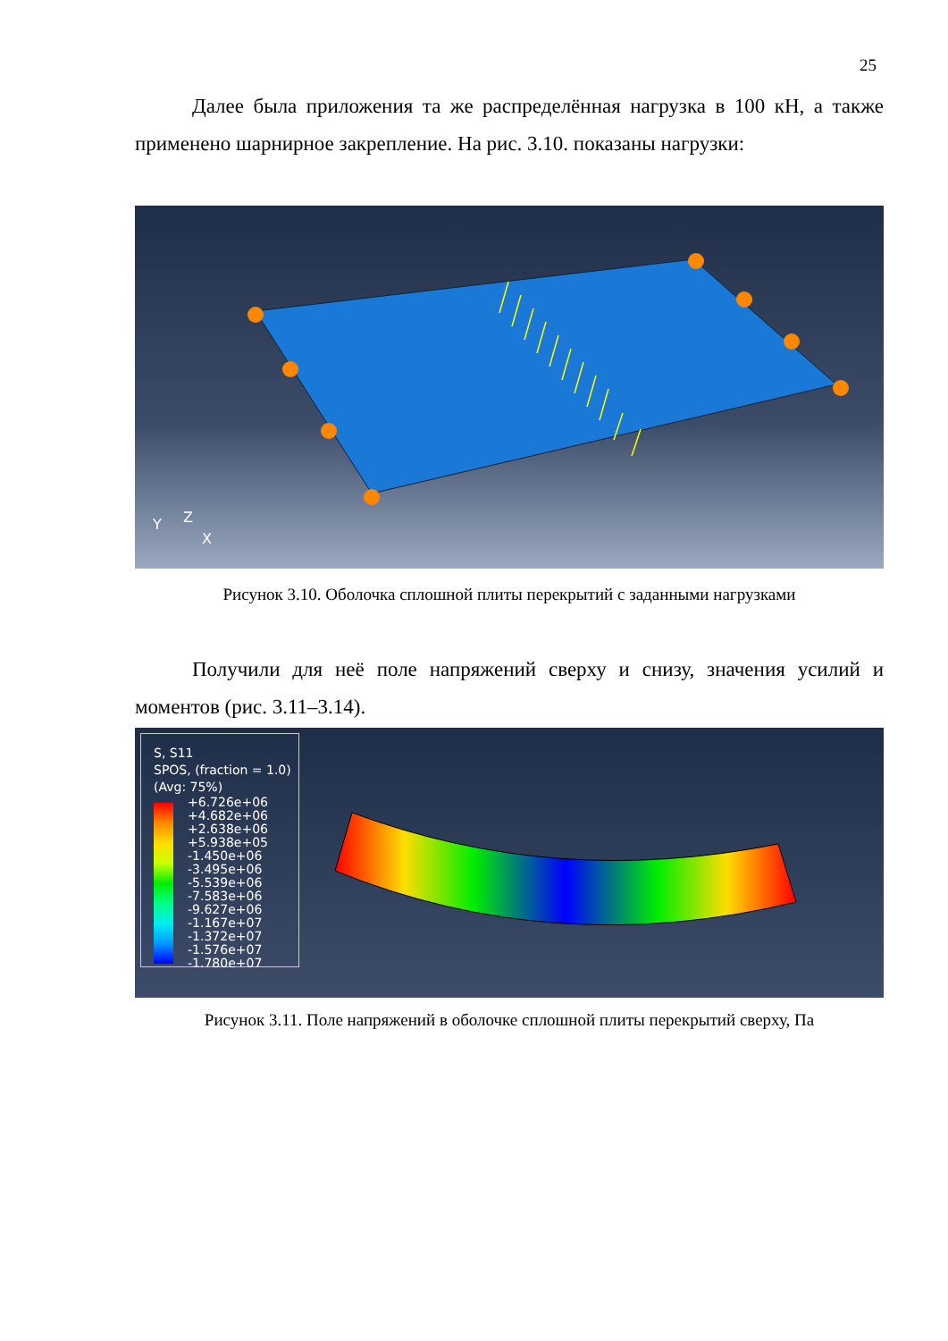25
Далее была приложения та же распределённая нагрузка в 100 кН, а также применено шарнирное закрепление. На рис. 3.10. показаны нагрузки:
Y
Z
X
Рисунок 3.10. Оболочка сплошной плиты перекрытий с заданными нагрузками
Получили для неё поле напряжений сверху и снизу, значения усилий и моментов (рис. 3.11–3.14).
S, S11
SPOS, (fraction = 1.0)
(Avg: 75%)
+6.726e+06
+4.682e+06
+2.638e+06
+5.938e+05
-1.450e+06
-3.495e+06
-5.539e+06
-7.583e+06
-9.627e+06
-1.167e+07
-1.372e+07
-1.576e+07
-1.780e+07
Рисунок 3.11. Поле напряжений в оболочке сплошной плиты перекрытий сверху, Па